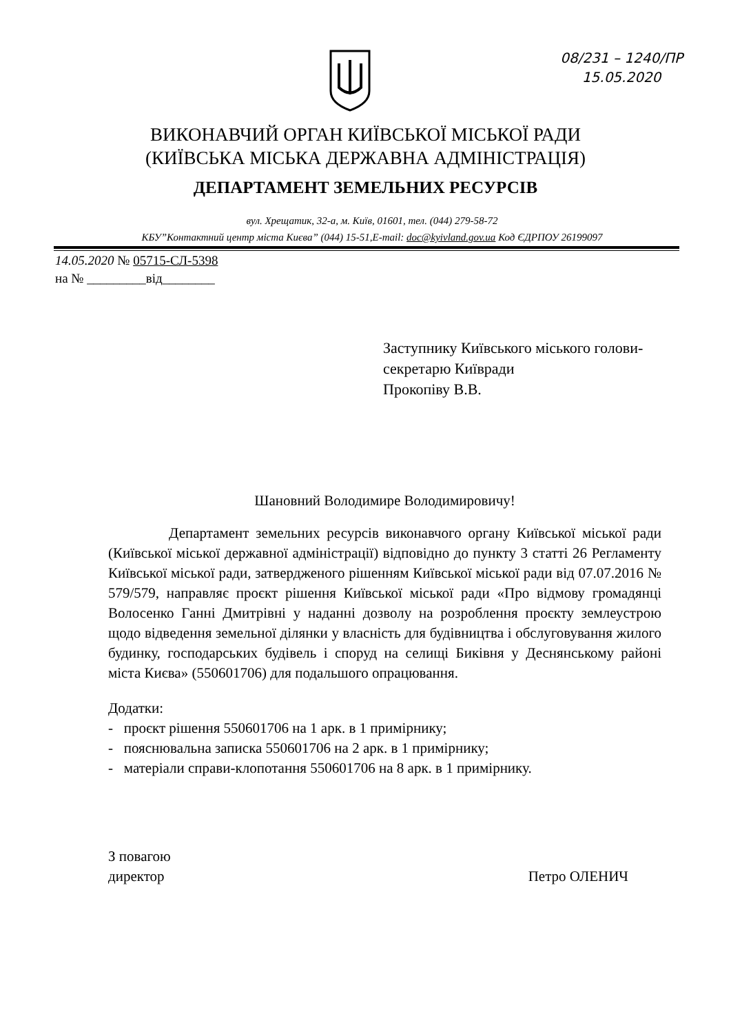08/231 – 1240/ПР
15.05.2020
ВИКОНАВЧИЙ ОРГАН КИЇВСЬКОЇ МІСЬКОЇ РАДИ
(КИЇВСЬКА МІСЬКА ДЕРЖАВНА АДМІНІСТРАЦІЯ)
ДЕПАРТАМЕНТ ЗЕМЕЛЬНИХ РЕСУРСІВ
вул. Хрещатик, 32-а, м. Київ, 01601, тел. (044) 279-58-72
КБУ”Контактний центр міста Києва” (044) 15-51,E-mail: doc@kyivland.gov.ua Код ЄДРПОУ 26199097
14.05.2020 № 05715-СЛ-5398
на № _________від________
Заступнику Київського міського голови-
секретарю Київради
Прокопіву В.В.
Шановний Володимире Володимировичу!
Департамент земельних ресурсів виконавчого органу Київської міської ради (Київської міської державної адміністрації) відповідно до пункту 3 статті 26 Регламенту Київської міської ради, затвердженого рішенням Київської міської ради від 07.07.2016 № 579/579, направляє проєкт рішення Київської міської ради «Про відмову громадянці Волосенко Ганні Дмитрівні у наданні дозволу на розроблення проєкту землеустрою щодо відведення земельної ділянки у власність для будівництва і обслуговування жилого будинку, господарських будівель і споруд на селищі Биківня у Деснянському районі міста Києва» (550601706) для подальшого опрацювання.
Додатки:
- проєкт рішення 550601706 на 1 арк. в 1 примірнику;
- пояснювальна записка 550601706 на 2 арк. в 1 примірнику;
- матеріали справи-клопотання 550601706 на 8 арк. в 1 примірнику.
З повагою
директор
Петро ОЛЕНИЧ